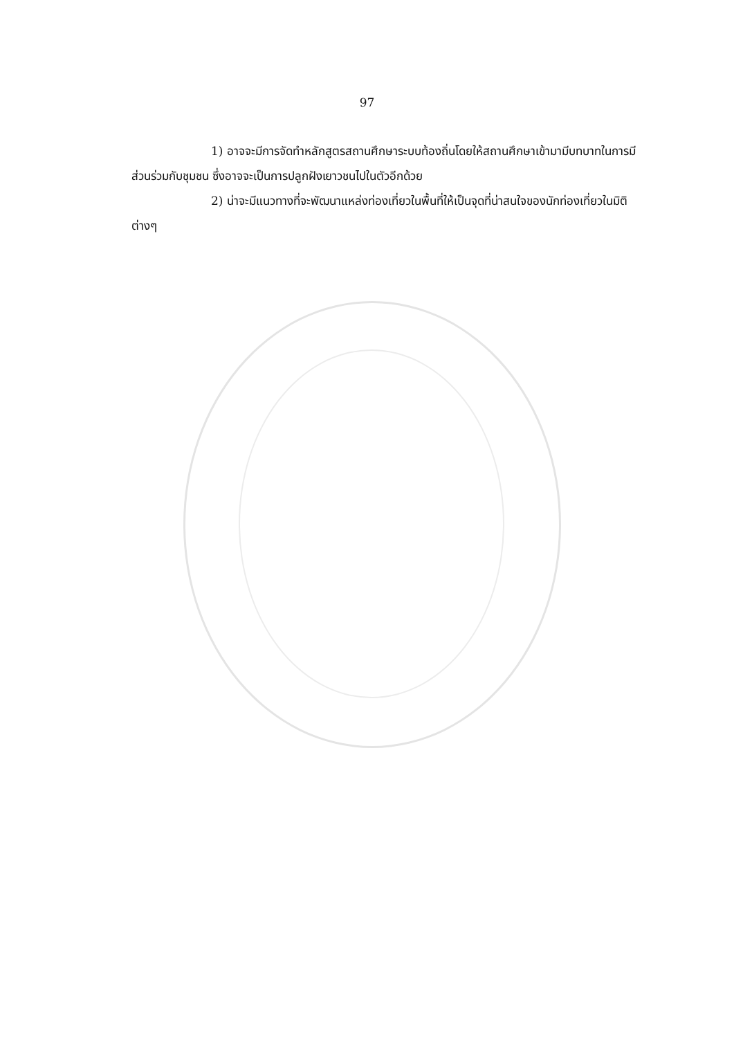97
1) อาจจะมีการจัดทำหลักสูตรสถานศึกษาระบบท้องถิ่นโดยให้สถานศึกษาเข้ามามีบทบาทในการมีส่วนร่วมกับชุมชน ซึ่งอาจจะเป็นการปลูกฝังเยาวชนไปในตัวอีกด้วย
2) น่าจะมีแนวทางที่จะพัฒนาแหล่งท่องเที่ยวในพื้นที่ให้เป็นจุดที่น่าสนใจของนักท่องเที่ยวในมิติต่างๆ